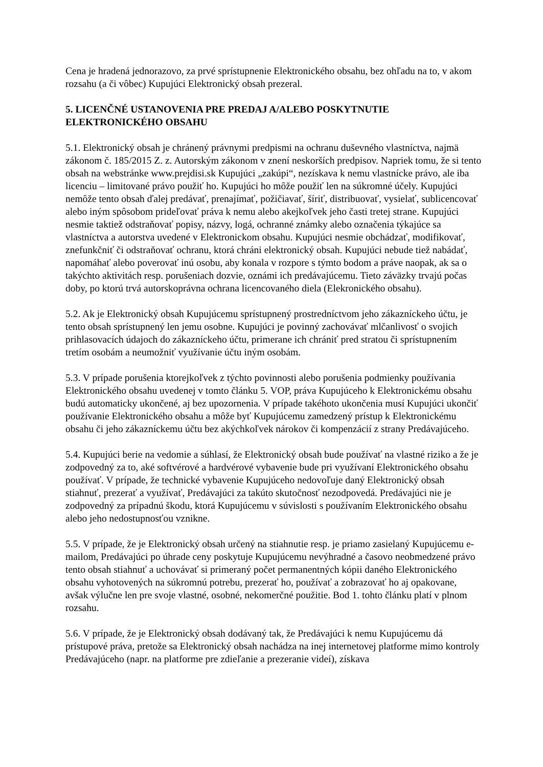Cena je hradená jednorazovo, za prvé sprístupnenie Elektronického obsahu, bez ohľadu na to, v akom rozsahu (a či vôbec) Kupujúci Elektronický obsah prezeral.
5. LICENČNÉ USTANOVENIA PRE PREDAJ A/ALEBO POSKYTNUTIE ELEKTRONICKÉHO OBSAHU
5.1. Elektronický obsah je chránený právnymi predpismi na ochranu duševného vlastníctva, najmä zákonom č. 185/2015 Z. z. Autorským zákonom v znení neskorších predpisov. Napriek tomu, že si tento obsah na webstránke www.prejdisi.sk Kupujúci „zakúpi“, nezískava k nemu vlastnícke právo, ale iba licenciu – limitované právo použiť ho. Kupujúci ho môže použiť len na súkromné účely. Kupujúci nemôže tento obsah ďalej predávať, prenajímať, požičiavať, šíriť, distribuovať, vysielať, sublicencovať alebo iným spôsobom prideľovať práva k nemu alebo akejkoľvek jeho časti tretej strane. Kupujúci nesmie taktiež odstraňovať popisy, názvy, logá, ochranné známky alebo označenia týkajúce sa vlastníctva a autorstva uvedené v Elektronickom obsahu. Kupujúci nesmie obchádzať, modifikovať, znefunkčniť či odstraňovať ochranu, ktorá chráni elektronický obsah. Kupujúci nebude tiež nabádať, napomáhať alebo poverovať inú osobu, aby konala v rozpore s týmto bodom a práve naopak, ak sa o takýchto aktivitách resp. porušeniach dozvie, oznámi ich predávajúcemu. Tieto záväzky trvajú počas doby, po ktorú trvá autorskoprávna ochrana licencovaného diela (Elekronického obsahu).
5.2. Ak je Elektronický obsah Kupujúcemu sprístupnený prostredníctvom jeho zákazníckeho účtu, je tento obsah sprístupnený len jemu osobne. Kupujúci je povinný zachovávať mlčanlivosť o svojich prihlasovacích údajoch do zákazníckeho účtu, primerane ich chrániť pred stratou či sprístupnením tretím osobám a neumožniť využívanie účtu iným osobám.
5.3. V prípade porušenia ktorejkoľvek z týchto povinnosti alebo porušenia podmienky používania Elektronického obsahu uvedenej v tomto článku 5. VOP, práva Kupujúceho k Elektronickému obsahu budú automaticky ukončené, aj bez upozornenia. V prípade takéhoto ukončenia musí Kupujúci ukončiť používanie Elektronického obsahu a môže byť Kupujúcemu zamedzený prístup k Elektronickému obsahu či jeho zákazníckemu účtu bez akýchkoľvek nárokov či kompenzácií z strany Predávajúceho.
5.4. Kupujúci berie na vedomie a súhlasí, že Elektronický obsah bude používať na vlastné riziko a že je zodpovedný za to, aké softvérové a hardvérové vybavenie bude pri využívaní Elektronického obsahu používať. V prípade, že technické vybavenie Kupujúceho nedovoľuje daný Elektronický obsah stiahnuť, prezerať a využívať, Predávajúci za takúto skutočnosť nezodpovedá. Predávajúci nie je zodpovedný za prípadnú škodu, ktorá Kupujúcemu v súvislosti s používaním Elektronického obsahu alebo jeho nedostupnosťou vznikne.
5.5. V prípade, že je Elektronický obsah určený na stiahnutie resp. je priamo zasielaný Kupujúcemu e-mailom, Predávajúci po úhrade ceny poskytuje Kupujúcemu nevýhradné a časovo neobmedzené právo tento obsah stiahnuť a uchovávať si primeraný počet permanentných kópii daného Elektronického obsahu vyhotovených na súkromnú potrebu, prezerať ho, používať a zobrazovať ho aj opakovane, avšak výlučne len pre svoje vlastné, osobné, nekomerčné použitie. Bod 1. tohto článku platí v plnom rozsahu.
5.6. V prípade, že je Elektronický obsah dodávaný tak, že Predávajúci k nemu Kupujúcemu dá prístupové práva, pretože sa Elektronický obsah nachádza na inej internetovej platforme mimo kontroly Predávajúceho (napr. na platforme pre zdieľanie a prezeranie videí), získava